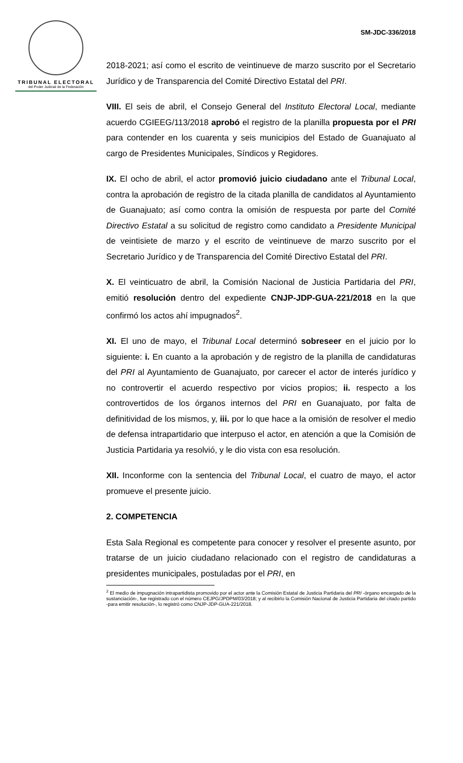TRIBUNAL ELECTORAL
del Poder Judicial de la Federación
SM-JDC-336/2018
2018-2021; así como el escrito de veintinueve de marzo suscrito por el Secretario Jurídico y de Transparencia del Comité Directivo Estatal del PRI.
VIII. El seis de abril, el Consejo General del Instituto Electoral Local, mediante acuerdo CGIEEG/113/2018 aprobó el registro de la planilla propuesta por el PRI para contender en los cuarenta y seis municipios del Estado de Guanajuato al cargo de Presidentes Municipales, Síndicos y Regidores.
IX. El ocho de abril, el actor promovió juicio ciudadano ante el Tribunal Local, contra la aprobación de registro de la citada planilla de candidatos al Ayuntamiento de Guanajuato; así como contra la omisión de respuesta por parte del Comité Directivo Estatal a su solicitud de registro como candidato a Presidente Municipal de veintisiete de marzo y el escrito de veintinueve de marzo suscrito por el Secretario Jurídico y de Transparencia del Comité Directivo Estatal del PRI.
X. El veinticuatro de abril, la Comisión Nacional de Justicia Partidaria del PRI, emitió resolución dentro del expediente CNJP-JDP-GUA-221/2018 en la que confirmó los actos ahí impugnados<sup>2</sup>.
XI. El uno de mayo, el Tribunal Local determinó sobreseer en el juicio por lo siguiente: i. En cuanto a la aprobación y de registro de la planilla de candidaturas del PRI al Ayuntamiento de Guanajuato, por carecer el actor de interés jurídico y no controvertir el acuerdo respectivo por vicios propios; ii. respecto a los controvertidos de los órganos internos del PRI en Guanajuato, por falta de definitividad de los mismos, y, iii. por lo que hace a la omisión de resolver el medio de defensa intrapartidario que interpuso el actor, en atención a que la Comisión de Justicia Partidaria ya resolvió, y le dio vista con esa resolución.
XII. Inconforme con la sentencia del Tribunal Local, el cuatro de mayo, el actor promueve el presente juicio.
2. COMPETENCIA
Esta Sala Regional es competente para conocer y resolver el presente asunto, por tratarse de un juicio ciudadano relacionado con el registro de candidaturas a presidentes municipales, postuladas por el PRI, en
<sup>2</sup> El medio de impugnación intrapartidista promovido por el actor ante la Comisión Estatal de Justicia Partidaria del PRI -órgano encargado de la sustanciación-, fue registrado con el número CEJPG/JPDPM/03/2018; y al recibirlo la Comisión Nacional de Justicia Partidaria del citado partido -para emitir resolución-, lo registró como CNJP-JDP-GUA-221/2018.